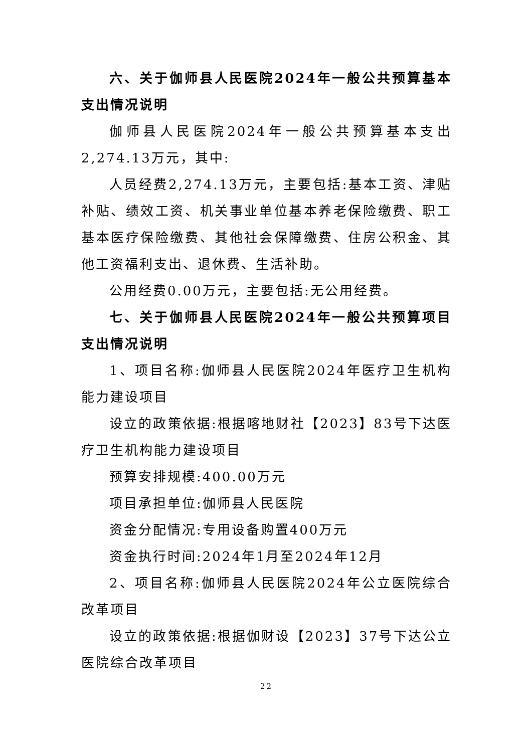六、关于伽师县人民医院2024年一般公共预算基本支出情况说明
伽师县人民医院2024年一般公共预算基本支出2,274.13万元，其中:
人员经费2,274.13万元，主要包括:基本工资、津贴补贴、绩效工资、机关事业单位基本养老保险缴费、职工基本医疗保险缴费、其他社会保障缴费、住房公积金、其他工资福利支出、退休费、生活补助。
公用经费0.00万元，主要包括:无公用经费。
七、关于伽师县人民医院2024年一般公共预算项目支出情况说明
1、项目名称:伽师县人民医院2024年医疗卫生机构能力建设项目
设立的政策依据:根据喀地财社【2023】83号下达医疗卫生机构能力建设项目
预算安排规模:400.00万元
项目承担单位:伽师县人民医院
资金分配情况:专用设备购置400万元
资金执行时间:2024年1月至2024年12月
2、项目名称:伽师县人民医院2024年公立医院综合改革项目
设立的政策依据:根据伽财设【2023】37号下达公立医院综合改革项目
22